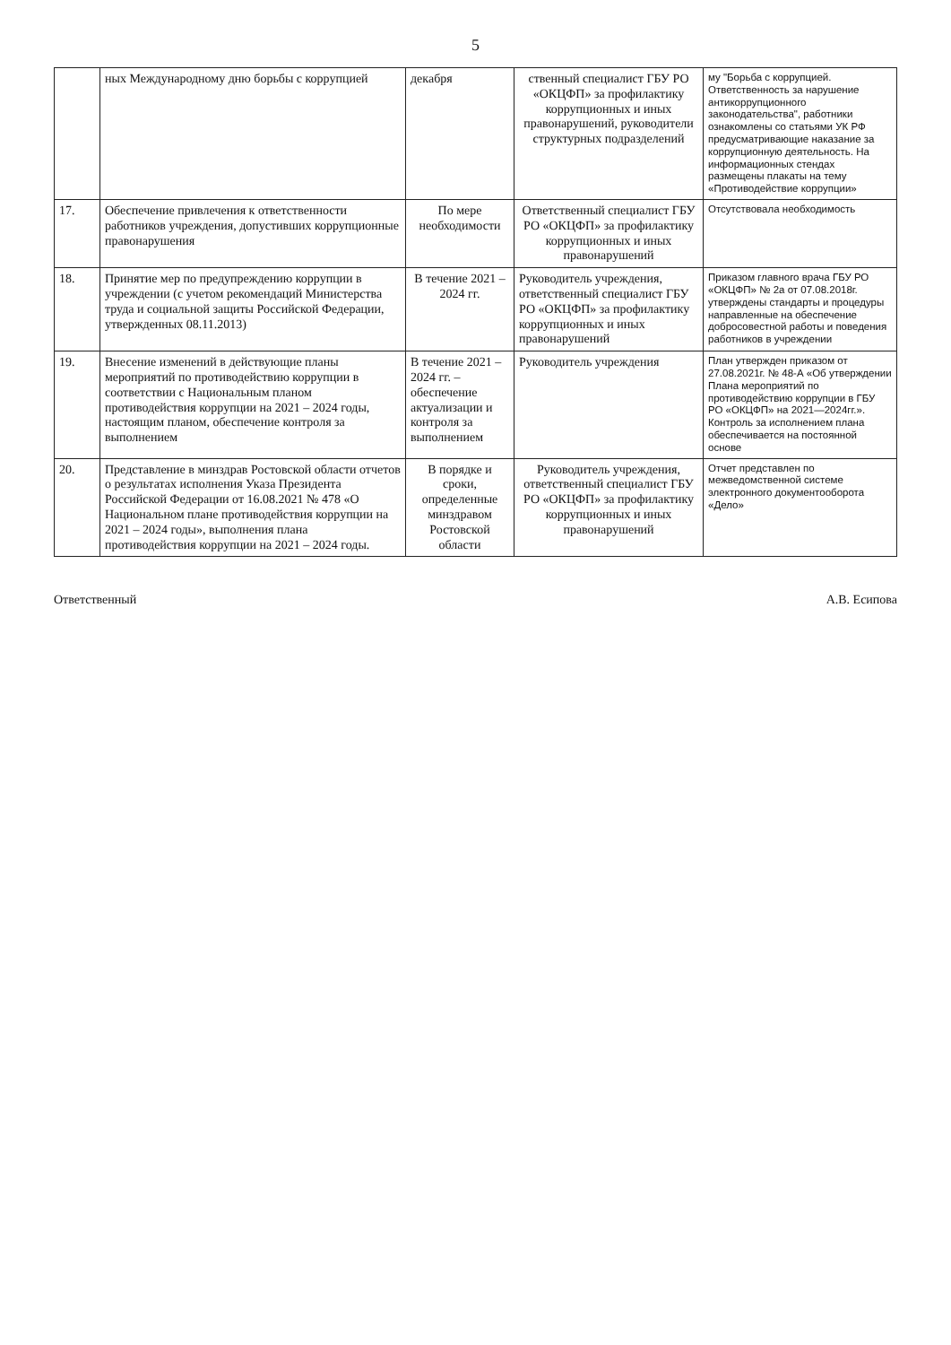5
| | ных Международному дню борьбы с коррупцией | декабря | ственный специалист ГБУ РО «ОКЦФП» за профилактику коррупционных и иных правонарушений, руководители структурных подразделений | му "Борьба с коррупцией. Ответственность за нарушение антикоррупционного законодательства", работники ознакомлены со статьями УК РФ предусматривающие наказание за коррупционную деятельность. На информационных стендах размещены плакаты на тему «Противодействие коррупции» |
| 17. | Обеспечение привлечения к ответственности работников учреждения, допустивших коррупционные правонарушения | По мере необходимости | Ответственный специалист ГБУ РО «ОКЦФП» за профилактику коррупционных и иных правонарушений | Отсутствовала необходимость |
| 18. | Принятие мер по предупреждению коррупции в учреждении (с учетом рекомендаций Министерства труда и социальной защиты Российской Федерации, утвержденных 08.11.2013) | В течение 2021 – 2024 гг. | Руководитель учреждения, ответственный специалист ГБУ РО «ОКЦФП» за профилактику коррупционных и иных правонарушений | Приказом главного врача ГБУ РО «ОКЦФП» № 2а от 07.08.2018г. утверждены стандарты и процедуры направленные на обеспечение добросовестной работы и поведения работников в учреждении |
| 19. | Внесение изменений в действующие планы мероприятий по противодействию коррупции в соответствии с Национальным планом противодействия коррупции на 2021 – 2024 годы, настоящим планом, обеспечение контроля за выполнением | В течение 2021 – 2024 гг. – обеспечение актуализации и контроля за выполнением | Руководитель учреждения | План утвержден приказом от 27.08.2021г. № 48-А «Об утверждении Плана мероприятий по противодействию коррупции в ГБУ РО «ОКЦФП» на 2021—2024гг.». Контроль за исполнением плана обеспечивается на постоянной основе |
| 20. | Представление в минздрав Ростовской области отчетов о результатах исполнения Указа Президента Российской Федерации от 16.08.2021 № 478 «О Национальном плане противодействия коррупции на 2021 – 2024 годы», выполнения плана противодействия коррупции на 2021 – 2024 годы. | В порядке и сроки, определенные минздравом Ростовской области | Руководитель учреждения, ответственный специалист ГБУ РО «ОКЦФП» за профилактику коррупционных и иных правонарушений | Отчет представлен по межведомственной системе электронного документооборота «Дело» |
Ответственный А.В. Есипова